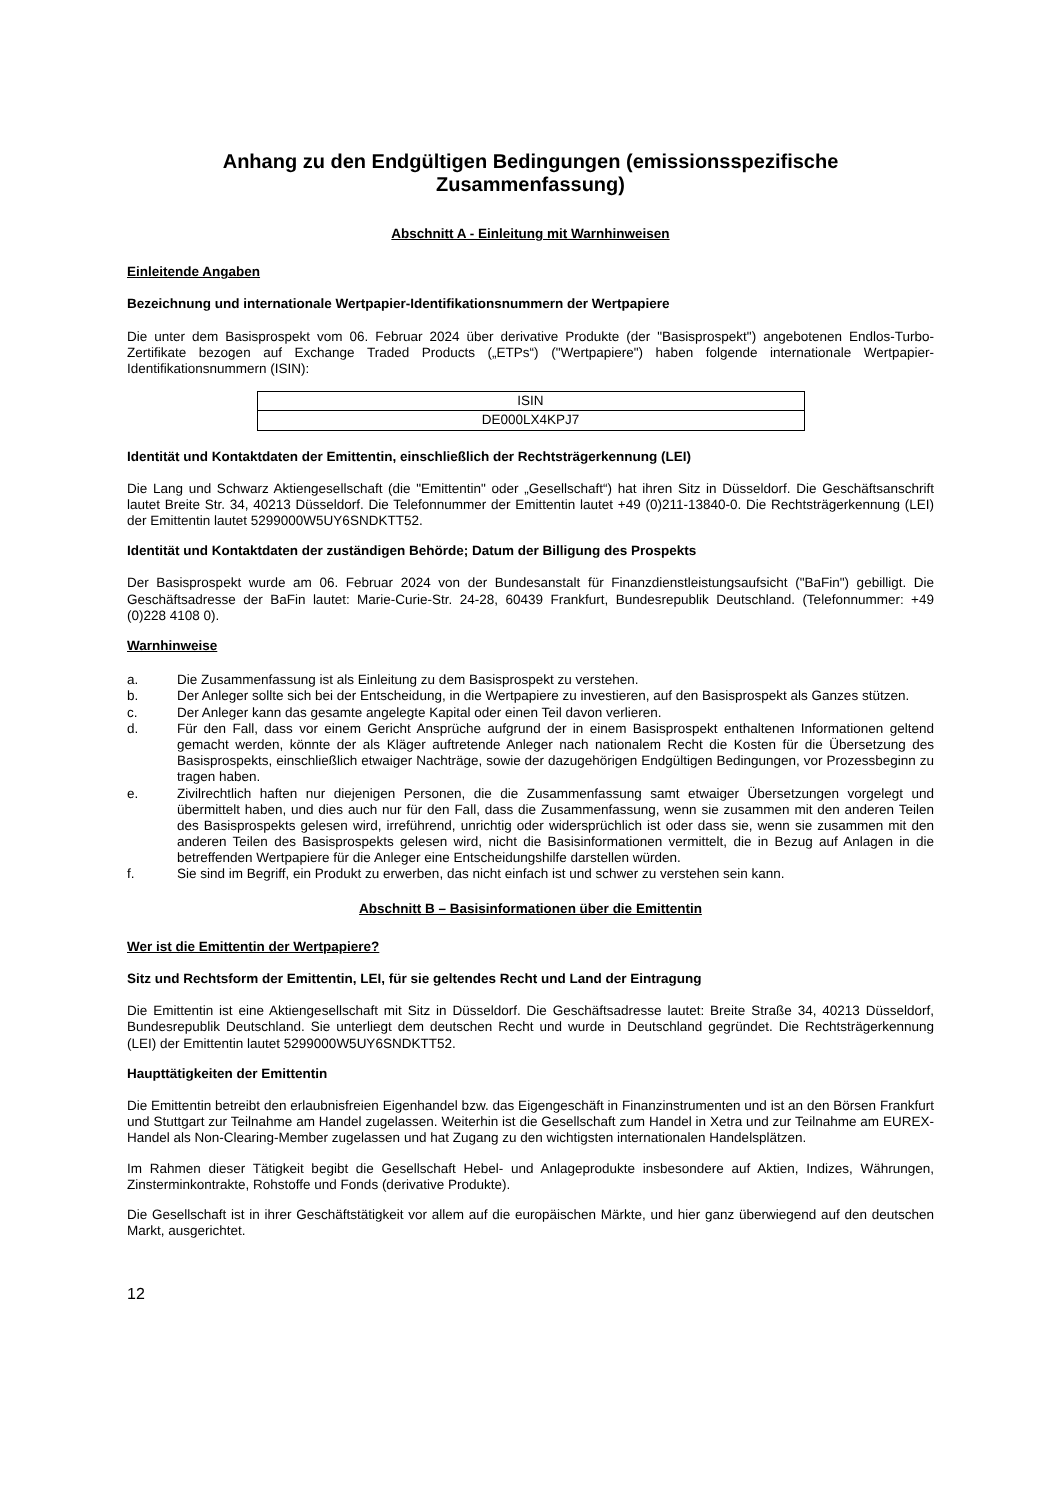Anhang zu den Endgültigen Bedingungen (emissionsspezifische Zusammenfassung)
Abschnitt A - Einleitung mit Warnhinweisen
Einleitende Angaben
Bezeichnung und internationale Wertpapier-Identifikationsnummern der Wertpapiere
Die unter dem Basisprospekt vom 06. Februar 2024 über derivative Produkte (der "Basisprospekt") angebotenen Endlos-Turbo-Zertifikate bezogen auf Exchange Traded Products („ETPs“) ("Wertpapiere") haben folgende internationale Wertpapier-Identifikationsnummern (ISIN):
| ISIN |
| DE000LX4KPJ7 |
Identität und Kontaktdaten der Emittentin, einschließlich der Rechtsträgerkennung (LEI)
Die Lang und Schwarz Aktiengesellschaft (die "Emittentin" oder „Gesellschaft“) hat ihren Sitz in Düsseldorf. Die Geschäftsanschrift lautet Breite Str. 34, 40213 Düsseldorf. Die Telefonnummer der Emittentin lautet +49 (0)211-13840-0. Die Rechtsträgerkennung (LEI) der Emittentin lautet 5299000W5UY6SNDKTT52.
Identität und Kontaktdaten der zuständigen Behörde; Datum der Billigung des Prospekts
Der Basisprospekt wurde am 06. Februar 2024 von der Bundesanstalt für Finanzdienstleistungsaufsicht ("BaFin") gebilligt. Die Geschäftsadresse der BaFin lautet: Marie-Curie-Str. 24-28, 60439 Frankfurt, Bundesrepublik Deutschland. (Telefonnummer: +49 (0)228 4108 0).
Warnhinweise
a. Die Zusammenfassung ist als Einleitung zu dem Basisprospekt zu verstehen.
b. Der Anleger sollte sich bei der Entscheidung, in die Wertpapiere zu investieren, auf den Basisprospekt als Ganzes stützen.
c. Der Anleger kann das gesamte angelegte Kapital oder einen Teil davon verlieren.
d. Für den Fall, dass vor einem Gericht Ansprüche aufgrund der in einem Basisprospekt enthaltenen Informationen geltend gemacht werden, könnte der als Kläger auftretende Anleger nach nationalem Recht die Kosten für die Übersetzung des Basisprospekts, einschließlich etwaiger Nachträge, sowie der dazugehörigen Endgültigen Bedingungen, vor Prozessbeginn zu tragen haben.
e. Zivilrechtlich haften nur diejenigen Personen, die die Zusammenfassung samt etwaiger Übersetzungen vorgelegt und übermittelt haben, und dies auch nur für den Fall, dass die Zusammenfassung, wenn sie zusammen mit den anderen Teilen des Basisprospekts gelesen wird, irreführend, unrichtig oder widersprüchlich ist oder dass sie, wenn sie zusammen mit den anderen Teilen des Basisprospekts gelesen wird, nicht die Basisinformationen vermittelt, die in Bezug auf Anlagen in die betreffenden Wertpapiere für die Anleger eine Entscheidungshilfe darstellen würden.
f. Sie sind im Begriff, ein Produkt zu erwerben, das nicht einfach ist und schwer zu verstehen sein kann.
Abschnitt B – Basisinformationen über die Emittentin
Wer ist die Emittentin der Wertpapiere?
Sitz und Rechtsform der Emittentin, LEI, für sie geltendes Recht und Land der Eintragung
Die Emittentin ist eine Aktiengesellschaft mit Sitz in Düsseldorf. Die Geschäftsadresse lautet: Breite Straße 34, 40213 Düsseldorf, Bundesrepublik Deutschland. Sie unterliegt dem deutschen Recht und wurde in Deutschland gegründet. Die Rechtsträgerkennung (LEI) der Emittentin lautet 5299000W5UY6SNDKTT52.
Haupttätigkeiten der Emittentin
Die Emittentin betreibt den erlaubnisfreien Eigenhandel bzw. das Eigengeschäft in Finanzinstrumenten und ist an den Börsen Frankfurt und Stuttgart zur Teilnahme am Handel zugelassen. Weiterhin ist die Gesellschaft zum Handel in Xetra und zur Teilnahme am EUREX-Handel als Non-Clearing-Member zugelassen und hat Zugang zu den wichtigsten internationalen Handelsplätzen.
Im Rahmen dieser Tätigkeit begibt die Gesellschaft Hebel- und Anlageprodukte insbesondere auf Aktien, Indizes, Währungen, Zinsterminkontrakte, Rohstoffe und Fonds (derivative Produkte).
Die Gesellschaft ist in ihrer Geschäftstätigkeit vor allem auf die europäischen Märkte, und hier ganz überwiegend auf den deutschen Markt, ausgerichtet.
12